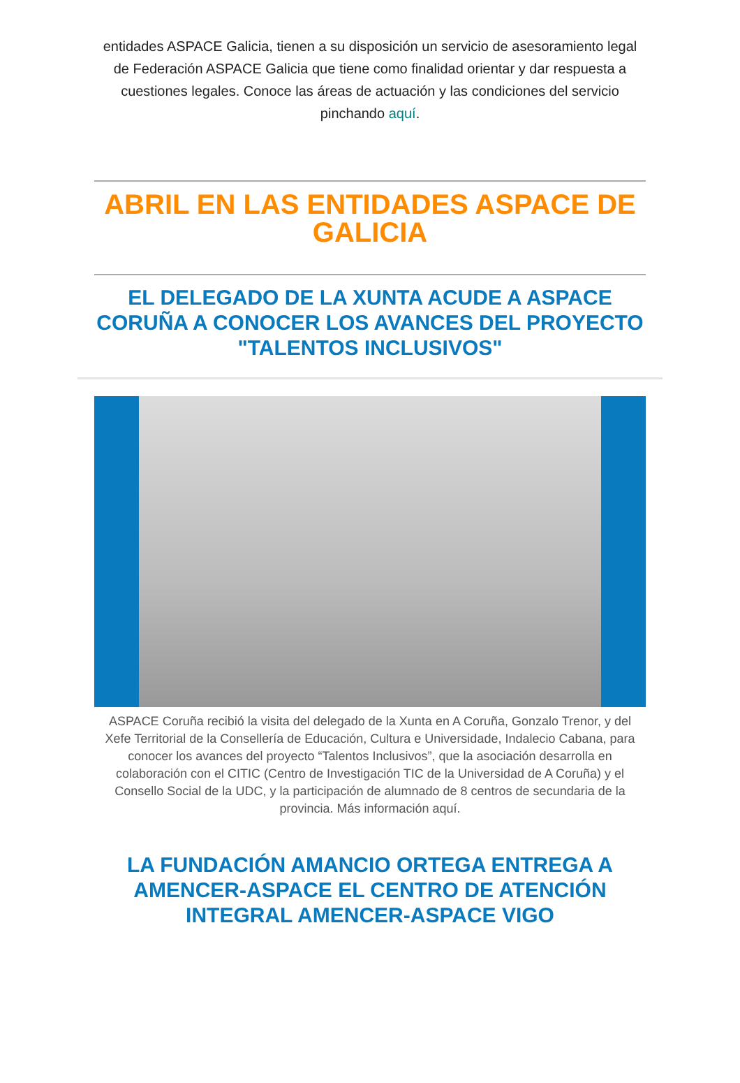entidades ASPACE Galicia, tienen a su disposición un servicio de asesoramiento legal de Federación ASPACE Galicia que tiene como finalidad orientar y dar respuesta a cuestiones legales. Conoce las áreas de actuación y las condiciones del servicio pinchando aquí.
ABRIL EN LAS ENTIDADES ASPACE DE GALICIA
EL DELEGADO DE LA XUNTA ACUDE A ASPACE CORUÑA A CONOCER LOS AVANCES DEL PROYECTO "TALENTOS INCLUSIVOS"
ASPACE Coruña recibió la visita del delegado de la Xunta en A Coruña, Gonzalo Trenor, y del Xefe Territorial de la Consellería de Educación, Cultura e Universidade, Indalecio Cabana, para conocer los avances del proyecto “Talentos Inclusivos”, que la asociación desarrolla en colaboración con el CITIC (Centro de Investigación TIC de la Universidad de A Coruña) y el Consello Social de la UDC, y la participación de alumnado de 8 centros de secundaria de la provincia. Más información aquí.
LA FUNDACIÓN AMANCIO ORTEGA ENTREGA A AMENCER-ASPACE EL CENTRO DE ATENCIÓN INTEGRAL AMENCER-ASPACE VIGO